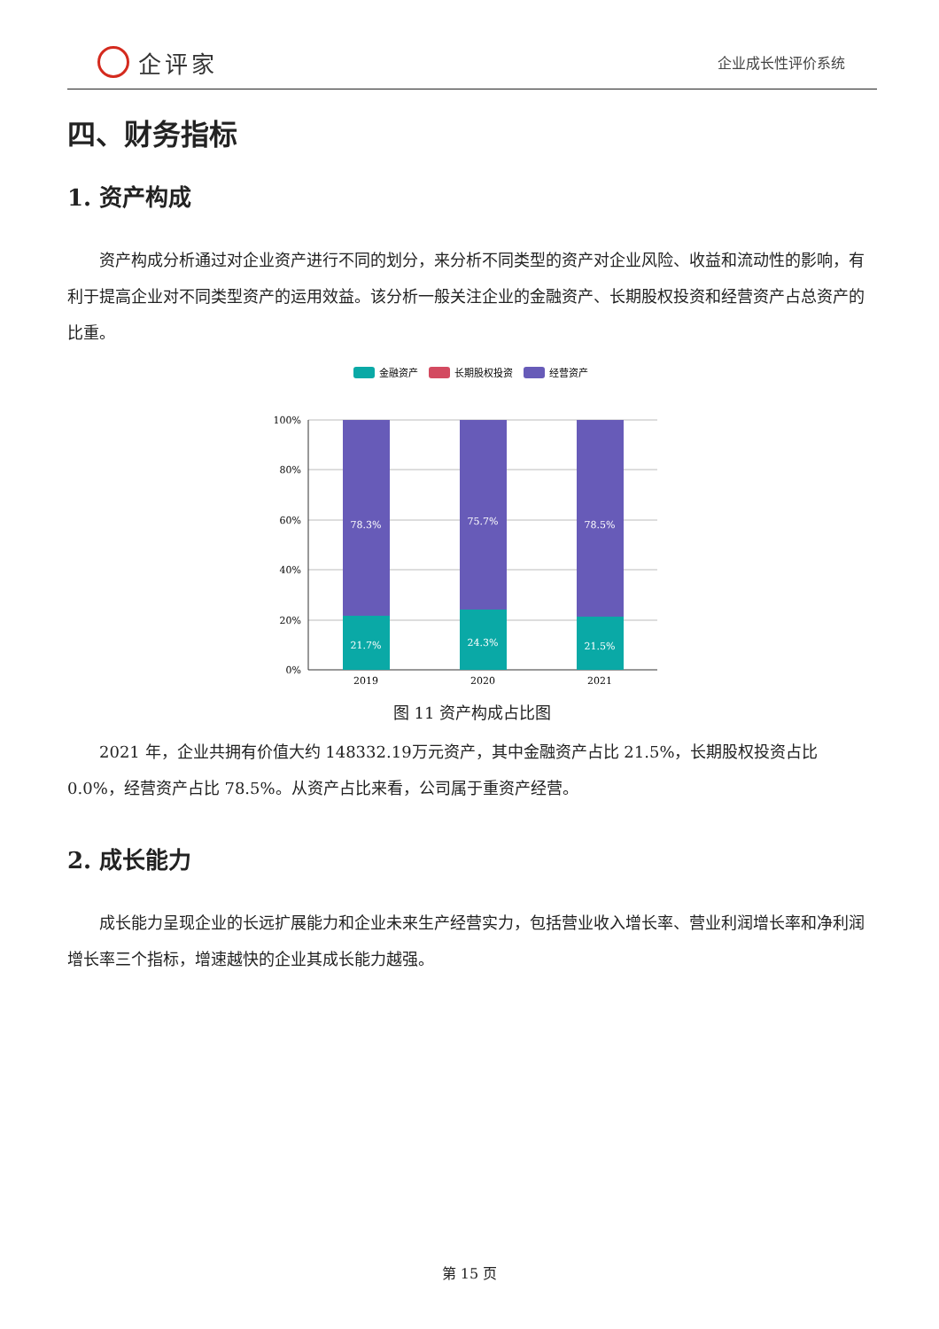企评家
企业成长性评价系统
四、财务指标
1. 资产构成
资产构成分析通过对企业资产进行不同的划分，来分析不同类型的资产对企业风险、收益和流动性的影响，有利于提高企业对不同类型资产的运用效益。该分析一般关注企业的金融资产、长期股权投资和经营资产占总资产的比重。
金融资产
长期股权投资
经营资产
100%
80%
60%
40%
20%
0%
78.3%
21.7%
75.7%
24.3%
78.5%
21.5%
2019
2020
2021
图 11 资产构成占比图
2021 年，企业共拥有价值大约 148332.19万元资产，其中金融资产占比 21.5%，长期股权投资占比 0.0%，经营资产占比 78.5%。从资产占比来看，公司属于重资产经营。
2. 成长能力
成长能力呈现企业的长远扩展能力和企业未来生产经营实力，包括营业收入增长率、营业利润增长率和净利润增长率三个指标，增速越快的企业其成长能力越强。
第 15 页